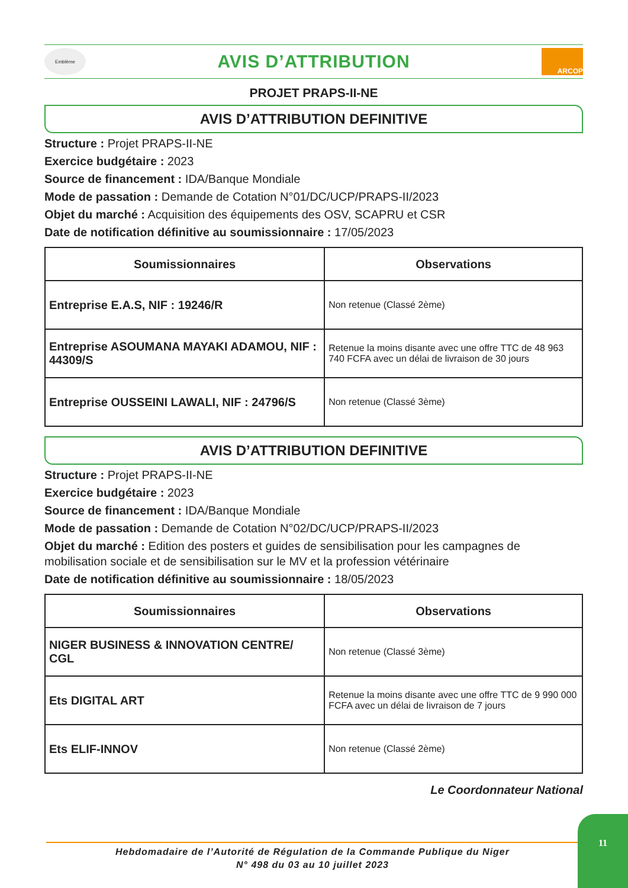Emblème
AVIS D’ATTRIBUTION
ARCOP
PROJET PRAPS-II-NE
AVIS D’ATTRIBUTION DEFINITIVE
Structure : Projet PRAPS-II-NE
Exercice budgétaire : 2023
Source de financement : IDA/Banque Mondiale
Mode de passation : Demande de Cotation N°01/DC/UCP/PRAPS-II/2023
Objet du marché : Acquisition des équipements des OSV, SCAPRU et CSR
Date de notification définitive au soumissionnaire : 17/05/2023
| Soumissionnaires | Observations |
| --- | --- |
| Entreprise E.A.S, NIF : 19246/R | Non retenue (Classé 2ème) |
| Entreprise ASOUMANA MAYAKI ADAMOU, NIF : 44309/S | Retenue la moins disante avec une offre TTC de 48 963 740 FCFA avec un délai de livraison de 30 jours |
| Entreprise OUSSEINI LAWALI, NIF : 24796/S | Non retenue (Classé 3ème) |
AVIS D’ATTRIBUTION DEFINITIVE
Structure : Projet PRAPS-II-NE
Exercice budgétaire : 2023
Source de financement : IDA/Banque Mondiale
Mode de passation : Demande de Cotation N°02/DC/UCP/PRAPS-II/2023
Objet du marché : Edition des posters et guides de sensibilisation pour les campagnes de mobilisation sociale et de sensibilisation sur le MV et la profession vétérinaire
Date de notification définitive au soumissionnaire : 18/05/2023
| Soumissionnaires | Observations |
| --- | --- |
| NIGER BUSINESS & INNOVATION CENTRE/ CGL | Non retenue (Classé 3ème) |
| Ets DIGITAL ART | Retenue la moins disante avec une offre TTC de 9 990 000 FCFA avec un délai de livraison de 7 jours |
| Ets ELIF-INNOV | Non retenue (Classé 2ème) |
Le Coordonnateur National
Hebdomadaire de l’Autorité de Régulation de la Commande Publique du Niger
N° 498 du 03 au 10 juillet 2023
11